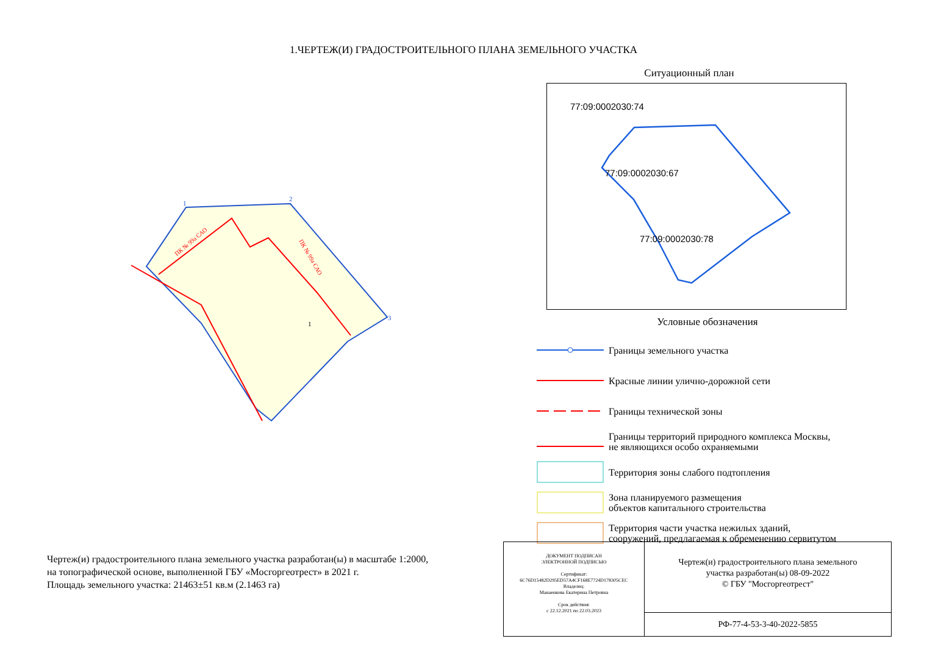1.ЧЕРТЕЖ(И) ГРАДОСТРОИТЕЛЬНОГО ПЛАНА ЗЕМЕЛЬНОГО УЧАСТКА
1
1
2
3
ПК № 99а САО
ПК № 99а САО
Ситуационный план
77:09:0002030:74
77:09:0002030:67
77:09:0002030:78
Условные обозначения
Границы земельного участка
Красные линии улично-дорожной сети
Границы технической зоны
Границы территорий природного комплекса Москвы,
не являющихся особо охраняемыми
Территория зоны слабого подтопления
Зона планируемого размещения
объектов капитального строительства
Территория части участка нежилых зданий,
сооружений, предлагаемая к обременению сервитутом
Чертеж(и) градостроительного плана земельного участка разработан(ы) в масштабе 1:2000,
на топографической основе, выполненной ГБУ «Мосгоргеотрест» в 2021 г.
Площадь земельного участка: 21463±51 кв.м (2.1463 га)
ДОКУМЕНТ ПОДПИСАН
ЭЛЕКТРОННОЙ ПОДПИСЬЮ
Сертификат:
6C76D15482D295ED57A4CF168E7724D178305CEC
Владелец:
Манаенкова Екатерина Петровна
Срок действия:
с 22.12.2021 по 22.03.2023
Чертеж(и) градостроительного плана земельного
участка разработан(ы) 08-09-2022
© ГБУ "Мосгоргеотрест"
РФ-77-4-53-3-40-2022-5855